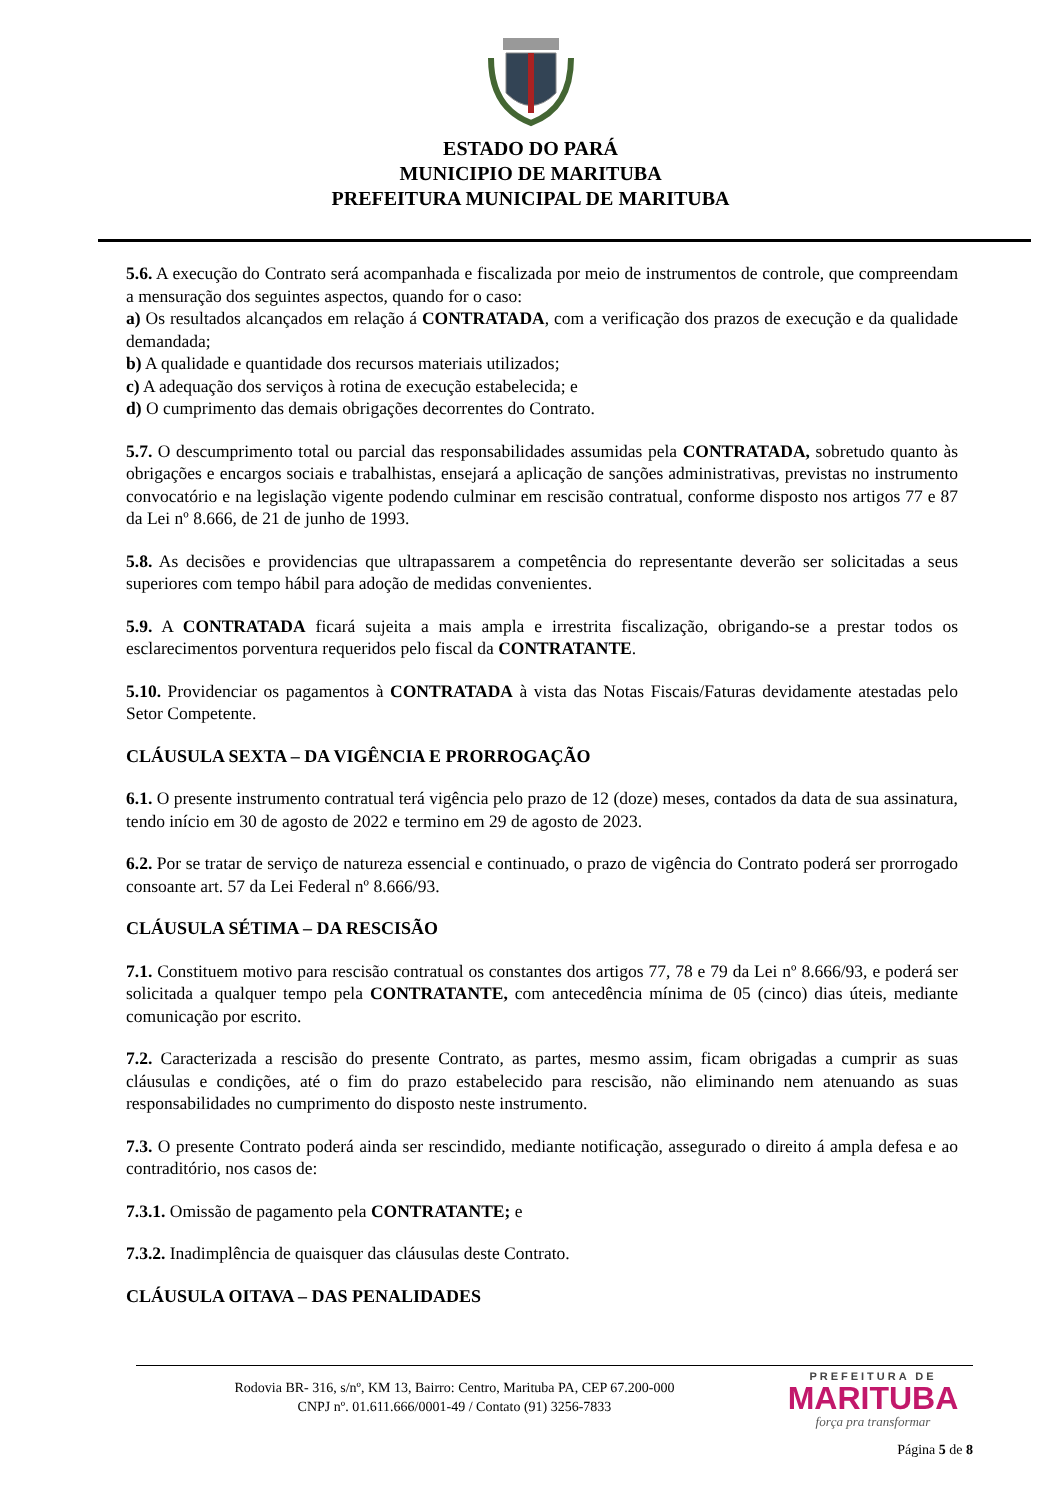ESTADO DO PARÁ
MUNICIPIO DE MARITUBA
PREFEITURA MUNICIPAL DE MARITUBA
5.6. A execução do Contrato será acompanhada e fiscalizada por meio de instrumentos de controle, que compreendam a mensuração dos seguintes aspectos, quando for o caso:
a) Os resultados alcançados em relação á CONTRATADA, com a verificação dos prazos de execução e da qualidade demandada;
b) A qualidade e quantidade dos recursos materiais utilizados;
c) A adequação dos serviços à rotina de execução estabelecida; e
d) O cumprimento das demais obrigações decorrentes do Contrato.
5.7. O descumprimento total ou parcial das responsabilidades assumidas pela CONTRATADA, sobretudo quanto às obrigações e encargos sociais e trabalhistas, ensejará a aplicação de sanções administrativas, previstas no instrumento convocatório e na legislação vigente podendo culminar em rescisão contratual, conforme disposto nos artigos 77 e 87 da Lei nº 8.666, de 21 de junho de 1993.
5.8. As decisões e providencias que ultrapassarem a competência do representante deverão ser solicitadas a seus superiores com tempo hábil para adoção de medidas convenientes.
5.9. A CONTRATADA ficará sujeita a mais ampla e irrestrita fiscalização, obrigando-se a prestar todos os esclarecimentos porventura requeridos pelo fiscal da CONTRATANTE.
5.10. Providenciar os pagamentos à CONTRATADA à vista das Notas Fiscais/Faturas devidamente atestadas pelo Setor Competente.
CLÁUSULA SEXTA – DA VIGÊNCIA E PRORROGAÇÃO
6.1. O presente instrumento contratual terá vigência pelo prazo de 12 (doze) meses, contados da data de sua assinatura, tendo início em 30 de agosto de 2022 e termino em 29 de agosto de 2023.
6.2. Por se tratar de serviço de natureza essencial e continuado, o prazo de vigência do Contrato poderá ser prorrogado consoante art. 57 da Lei Federal nº 8.666/93.
CLÁUSULA SÉTIMA – DA RESCISÃO
7.1. Constituem motivo para rescisão contratual os constantes dos artigos 77, 78 e 79 da Lei nº 8.666/93, e poderá ser solicitada a qualquer tempo pela CONTRATANTE, com antecedência mínima de 05 (cinco) dias úteis, mediante comunicação por escrito.
7.2. Caracterizada a rescisão do presente Contrato, as partes, mesmo assim, ficam obrigadas a cumprir as suas cláusulas e condições, até o fim do prazo estabelecido para rescisão, não eliminando nem atenuando as suas responsabilidades no cumprimento do disposto neste instrumento.
7.3. O presente Contrato poderá ainda ser rescindido, mediante notificação, assegurado o direito á ampla defesa e ao contraditório, nos casos de:
7.3.1. Omissão de pagamento pela CONTRATANTE; e
7.3.2. Inadimplência de quaisquer das cláusulas deste Contrato.
CLÁUSULA OITAVA – DAS PENALIDADES
Rodovia BR- 316, s/nº, KM 13, Bairro: Centro, Marituba PA, CEP 67.200-000
CNPJ nº. 01.611.666/0001-49 / Contato (91) 3256-7833
PREFEITURA DE
MARITUBA
força pra transformar
Página 5 de 8